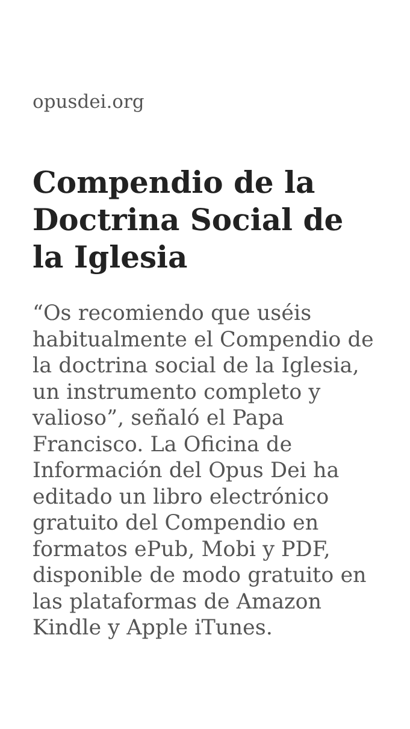opusdei.org
Compendio de la Doctrina Social de la Iglesia
“Os recomiendo que uséis habitualmente el Compendio de la doctrina social de la Iglesia, un instrumento completo y valioso”, señaló el Papa Francisco. La Oficina de Información del Opus Dei ha editado un libro electrónico gratuito del Compendio en formatos ePub, Mobi y PDF, disponible de modo gratuito en las plataformas de Amazon Kindle y Apple iTunes.